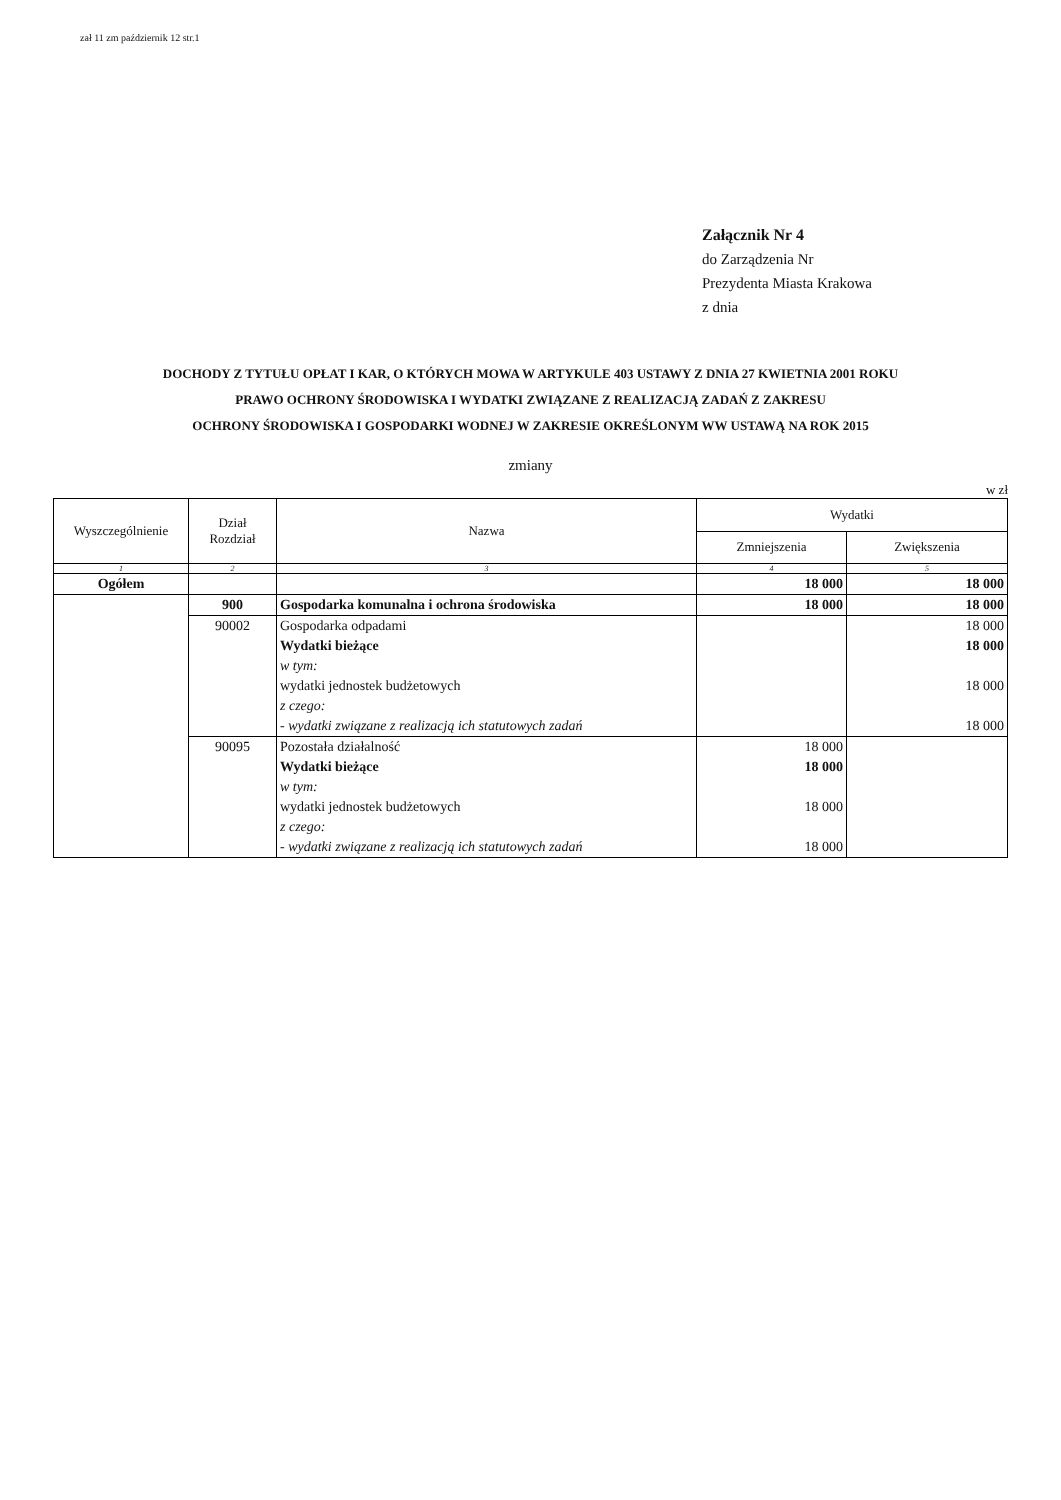zał 11 zm październik 12 str.1
Załącznik Nr 4
do Zarządzenia Nr
Prezydenta Miasta Krakowa
z dnia
DOCHODY Z TYTUŁU OPŁAT I KAR, O KTÓRYCH MOWA W ARTYKULE 403 USTAWY Z DNIA 27 KWIETNIA 2001 ROKU
PRAWO OCHRONY ŚRODOWISKA I WYDATKI ZWIĄZANE Z REALIZACJĄ ZADAŃ Z ZAKRESU
OCHRONY ŚRODOWISKA I GOSPODARKI WODNEJ W ZAKRESIE OKREŚLONYM WW USTAWĄ NA ROK 2015
zmiany
w zł
| Wyszczególnienie | Dział Rozdział | Nazwa | Wydatki | |
| --- | --- | --- | --- | --- |
| | | | Zmniejszenia | Zwiększenia |
| 1 | 2 | 3 | 4 | 5 |
| Ogółem | | | 18 000 | 18 000 |
| | 900 | Gospodarka komunalna i ochrona środowiska | 18 000 | 18 000 |
| | 90002 | Gospodarka odpadami | | 18 000 |
| | | Wydatki bieżące | | 18 000 |
| | | w tym: | | |
| | | wydatki jednostek budżetowych | | 18 000 |
| | | z czego: | | |
| | | - wydatki związane z realizacją ich statutowych zadań | | 18 000 |
| | 90095 | Pozostała działalność | 18 000 | |
| | | Wydatki bieżące | 18 000 | |
| | | w tym: | | |
| | | wydatki jednostek budżetowych | 18 000 | |
| | | z czego: | | |
| | | - wydatki związane z realizacją ich statutowych zadań | 18 000 | |